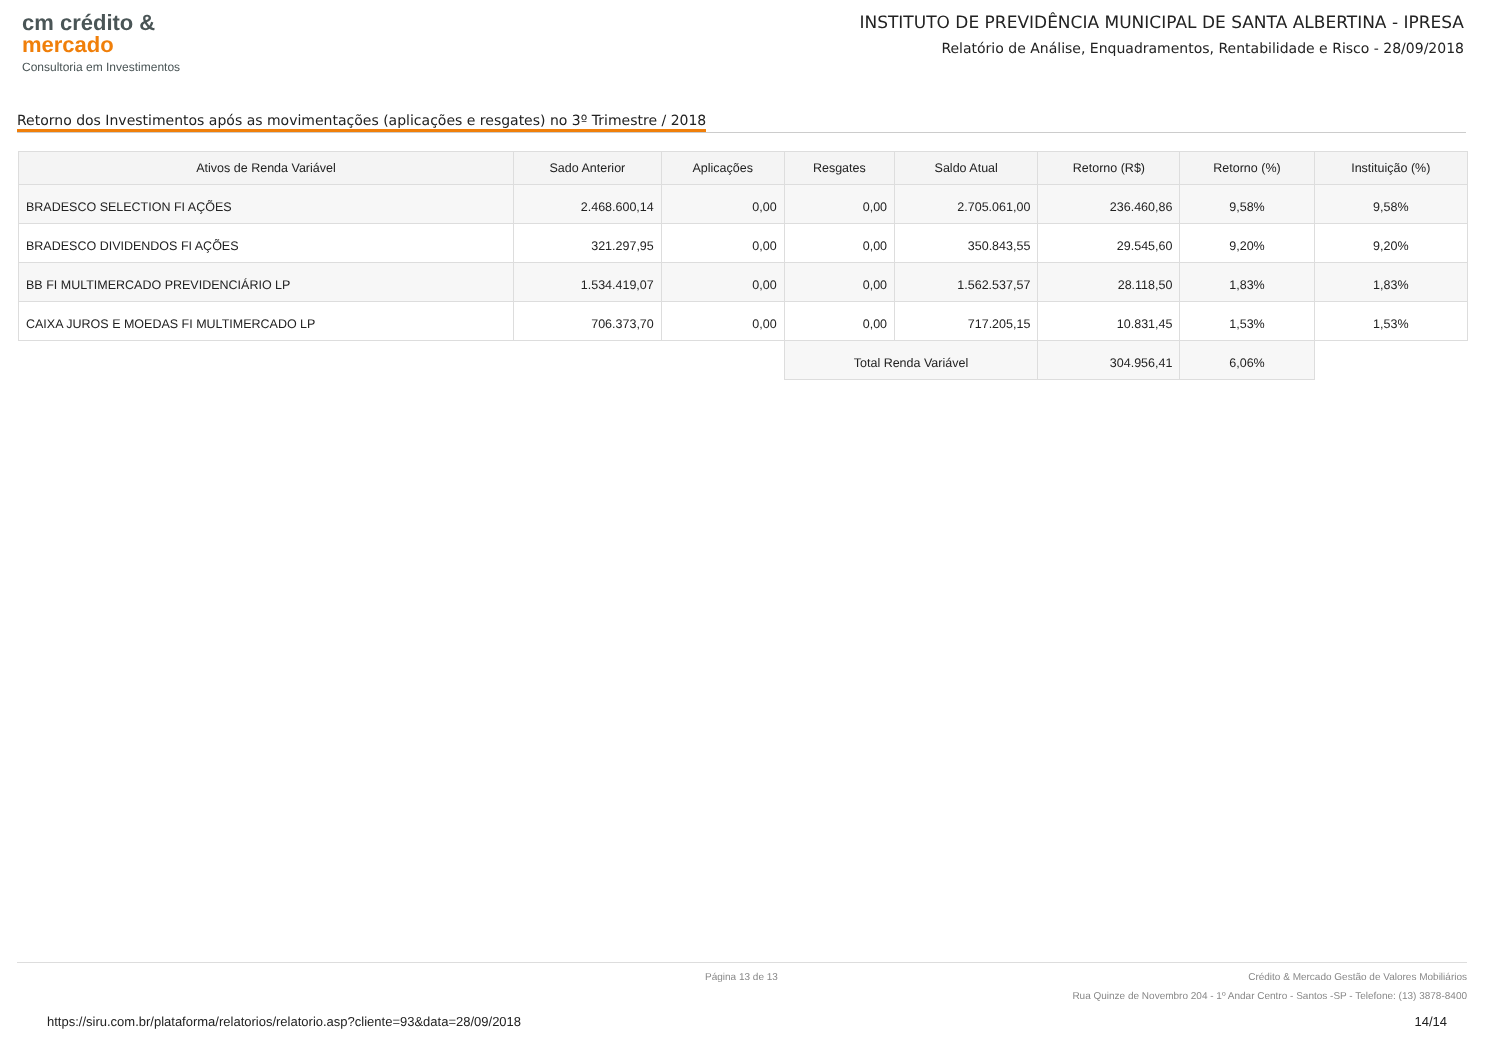cm crédito &
mercado
Consultoria em Investimentos
INSTITUTO DE PREVIDÊNCIA MUNICIPAL DE SANTA ALBERTINA - IPRESA
Relatório de Análise, Enquadramentos, Rentabilidade e Risco - 28/09/2018
Retorno dos Investimentos após as movimentações (aplicações e resgates) no 3º Trimestre / 2018
| Ativos de Renda Variável | Sado Anterior | Aplicações | Resgates | Saldo Atual | Retorno (R$) | Retorno (%) | Instituição (%) |
| --- | --- | --- | --- | --- | --- | --- | --- |
| BRADESCO SELECTION FI AÇÕES | 2.468.600,14 | 0,00 | 0,00 | 2.705.061,00 | 236.460,86 | 9,58% | 9,58% |
| BRADESCO DIVIDENDOS FI AÇÕES | 321.297,95 | 0,00 | 0,00 | 350.843,55 | 29.545,60 | 9,20% | 9,20% |
| BB FI MULTIMERCADO PREVIDENCIÁRIO LP | 1.534.419,07 | 0,00 | 0,00 | 1.562.537,57 | 28.118,50 | 1,83% | 1,83% |
| CAIXA JUROS E MOEDAS FI MULTIMERCADO LP | 706.373,70 | 0,00 | 0,00 | 717.205,15 | 10.831,45 | 1,53% | 1,53% |
| | | | Total Renda Variável | | 304.956,41 | 6,06% | |
Página 13 de 13 Crédito & Mercado Gestão de Valores Mobiliários
Rua Quinze de Novembro 204 - 1º Andar Centro - Santos -SP - Telefone: (13) 3878-8400
https://siru.com.br/plataforma/relatorios/relatorio.asp?cliente=93&data=28/09/2018 14/14